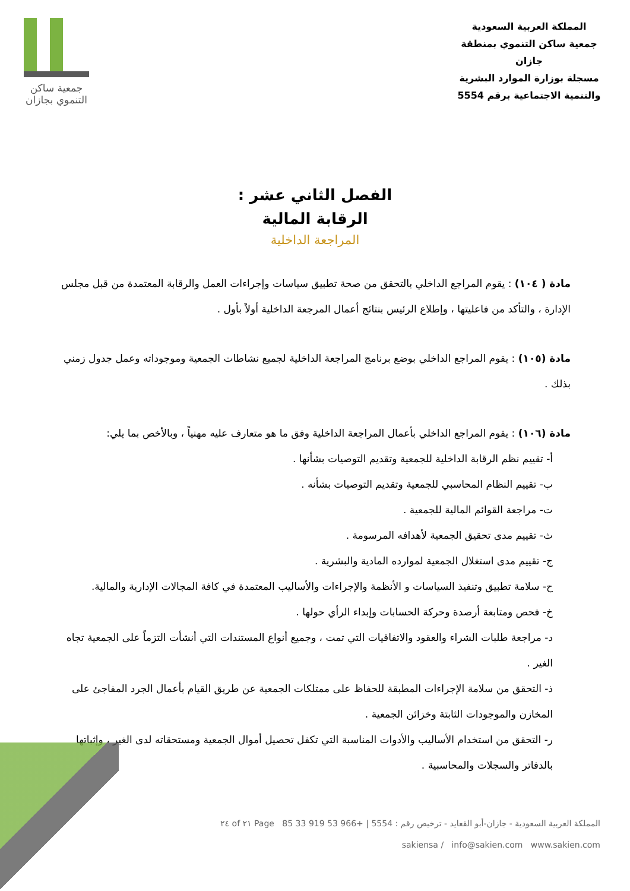المملكة العربية السعودية
جمعية ساكن التنموي بمنطقة جازان
مسجلة بوزارة الموارد البشرية
والتنمية الاجتماعية برقم 5554
جمعية ساكن
التنموي بجازان
الفصل الثاني عشر :
الرقابة المالية
المراجعة الداخلية
مادة ( ١٠٤) : يقوم المراجع الداخلي بالتحقق من صحة تطبيق سياسات وإجراءات العمل والرقابة المعتمدة من قبل مجلس الإدارة ، والتأكد من فاعليتها ، وإطلاع الرئيس بنتائج أعمال المرجعة الداخلية أولاً بأول .
مادة (١٠٥) : يقوم المراجع الداخلي بوضع برنامج المراجعة الداخلية لجميع نشاطات الجمعية وموجوداته وعمل جدول زمني بذلك .
مادة (١٠٦) : يقوم المراجع الداخلي بأعمال المراجعة الداخلية وفق ما هو متعارف عليه مهنياً ، وبالأخص بما يلي:
أ- تقييم نظم الرقابة الداخلية للجمعية وتقديم التوصيات بشأنها .
ب- تقييم النظام المحاسبي للجمعية وتقديم التوصيات بشأنه .
ت- مراجعة القوائم المالية للجمعية .
ث- تقييم مدى تحقيق الجمعية لأهدافه المرسومة .
ج- تقييم مدى استغلال الجمعية لموارده المادية والبشرية .
ح- سلامة تطبيق وتنفيذ السياسات و الأنظمة والإجراءات والأساليب المعتمدة في كافة المجالات الإدارية والمالية.
خ- فحص ومتابعة أرصدة وحركة الحسابات وإبداء الرأي حولها .
د- مراجعة طلبات الشراء والعقود والاتفاقيات التي تمت ، وجميع أنواع المستندات التي أنشأت التزماً على الجمعية تجاه الغير .
ذ- التحقق من سلامة الإجراءات المطبقة للحفاظ على ممتلكات الجمعية عن طريق القيام بأعمال الجرد المفاجئ على المخازن والموجودات الثابتة وخزائن الجمعية .
ر- التحقق من استخدام الأساليب والأدوات المناسبة التي تكفل تحصيل أموال الجمعية ومستحقاته لدى الغير ، وإثباتها بالدفاتر والسجلات والمحاسبية .
المملكة العربية السعودية - جازان-أبو القعايد - ترخيص رقم : 5554 | +966 53 919 33 85 Page ٢١ of ٢٤
sakiensa / info@sakien.com www.sakien.com